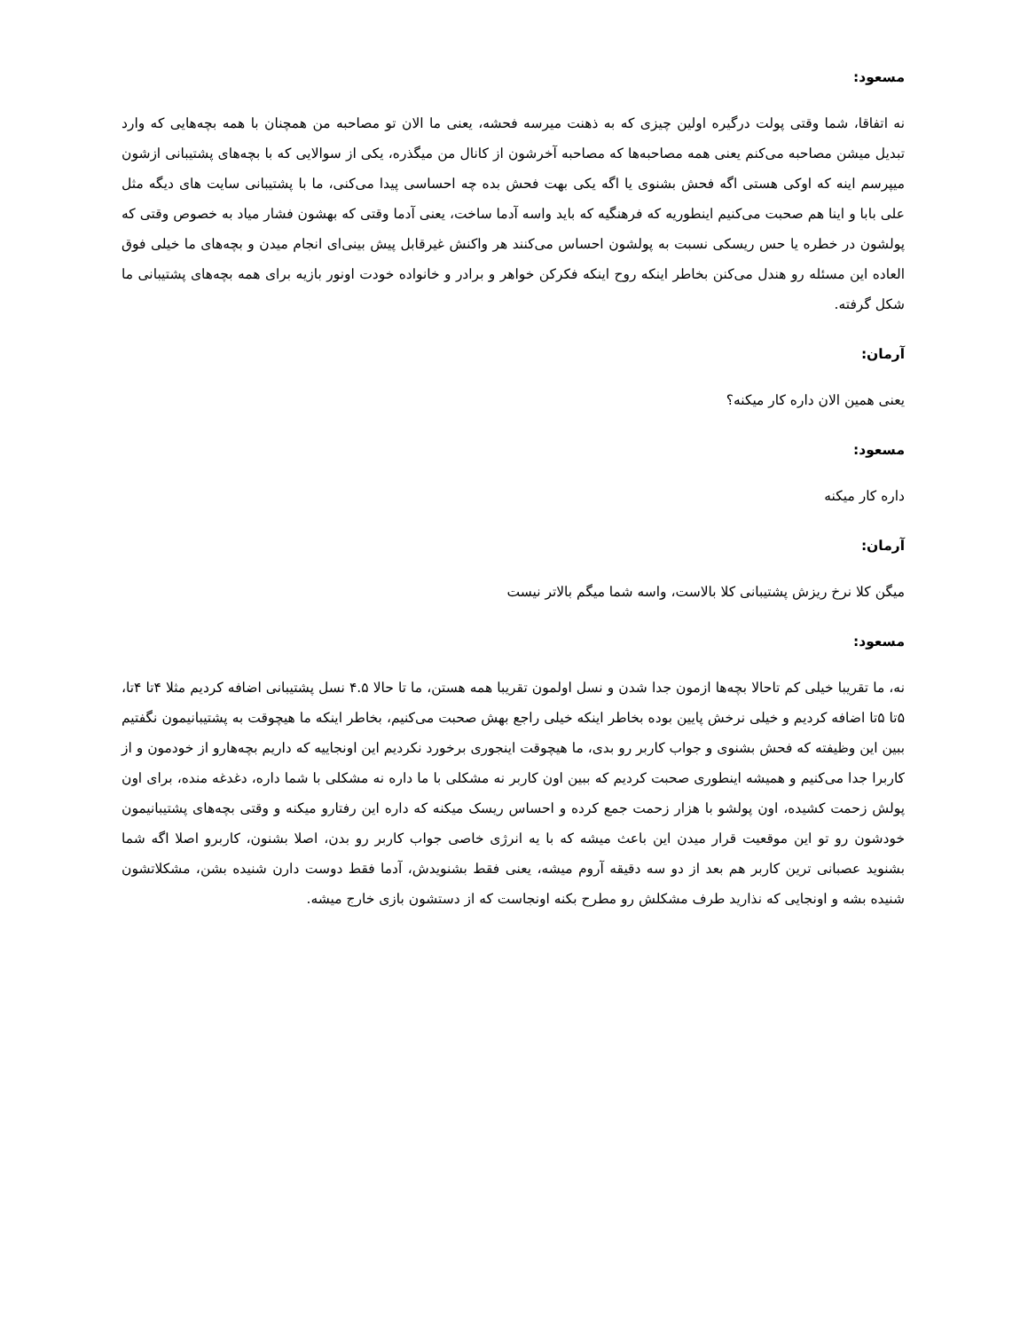مسعود:
نه اتفاقا، شما وقتی پولت درگیره اولین چیزی که به ذهنت میرسه فحشه، یعنی ما الان تو مصاحبه من همچنان با همه بچه‌هایی که وارد تبدیل میشن مصاحبه می‌کنم یعنی همه مصاحبه‌ها که مصاحبه آخرشون از کانال من میگذره، یکی از سوالایی که با بچه‌های پشتیبانی ازشون میپرسم اینه که اوکی هستی اگه فحش بشنوی یا اگه یکی بهت فحش بده چه احساسی پیدا می‌کنی، ما با پشتیبانی سایت های دیگه مثل علی بابا و اینا هم صحبت می‌کنیم اینطوریه که فرهنگیه که باید واسه آدما ساخت، یعنی آدما وقتی که بهشون فشار میاد به خصوص وقتی که پولشون در خطره یا حس ریسکی نسبت به پولشون احساس می‌کنند هر واکنش غیرقابل پیش بینی‌ای انجام میدن و بچه‌های ما خیلی فوق العاده این مسئله رو هندل می‌کنن بخاطر اینکه روح اینکه فکرکن خواهر و برادر و خانواده خودت اونور بازیه برای همه بچه‌های پشتیبانی ما شکل گرفته.
آرمان:
یعنی همین الان داره کار میکنه؟
مسعود:
داره کار میکنه
آرمان:
میگن کلا نرخ ریزش پشتیبانی کلا بالاست، واسه شما میگم بالاتر نیست
مسعود:
نه، ما تقریبا خیلی کم تاحالا بچه‌ها ازمون جدا شدن و نسل اولمون تقریبا همه هستن، ما تا حالا ۴.۵ نسل پشتیبانی اضافه کردیم مثلا ۴تا ۴تا، ۵تا ۵تا اضافه کردیم و خیلی نرخش پایین بوده بخاطر اینکه خیلی راجع بهش صحبت می‌کنیم، بخاطر اینکه ما هیچوقت به پشتیبانیمون نگفتیم ببین این وظیفته که فحش بشنوی و جواب کاربر رو بدی، ما هیچوقت اینجوری برخورد نکردیم این اونجاییه که داریم بچه‌هارو از خودمون و از کاربرا جدا می‌کنیم و همیشه اینطوری صحبت کردیم که ببین اون کاربر نه مشکلی با ما داره نه مشکلی با شما داره، دغدغه منده، برای اون پولش زحمت کشیده، اون پولشو با هزار زحمت جمع کرده و احساس ریسک میکنه که داره این رفتارو میکنه و وقتی بچه‌های پشتیبانیمون خودشون رو تو این موقعیت قرار میدن این باعث میشه که با یه انرژی خاصی جواب کاربر رو بدن، اصلا بشنون، کاربرو اصلا اگه شما بشنوید عصبانی ترین کاربر هم بعد از دو سه دقیقه آروم میشه، یعنی فقط بشنویدش، آدما فقط دوست دارن شنیده بشن، مشکلاتشون شنیده بشه و اونجایی که نذارید طرف مشکلش رو مطرح بکنه اونجاست که از دستشون بازی خارج میشه.